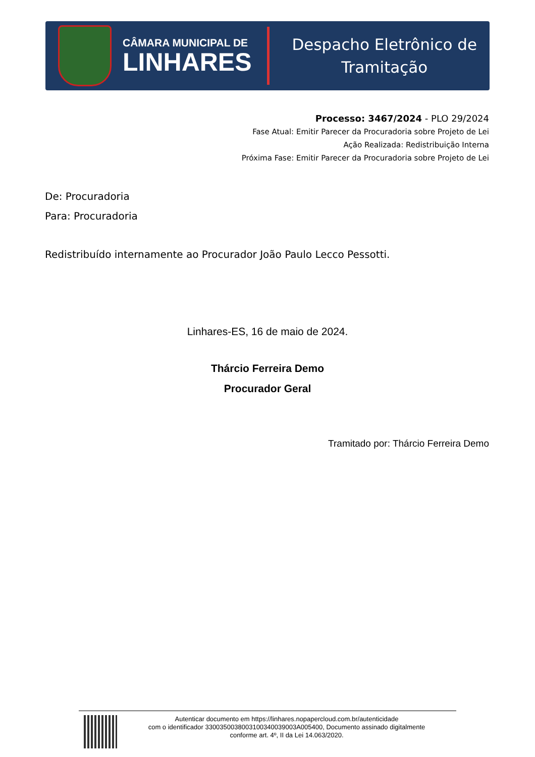CÂMARA MUNICIPAL DE
LINHARES
Despacho Eletrônico de
Tramitação
Processo: 3467/2024 - PLO 29/2024
Fase Atual: Emitir Parecer da Procuradoria sobre Projeto de Lei
Ação Realizada: Redistribuição Interna
Próxima Fase: Emitir Parecer da Procuradoria sobre Projeto de Lei
De: Procuradoria
Para: Procuradoria
Redistribuído internamente ao Procurador João Paulo Lecco Pessotti.
Linhares-ES, 16 de maio de 2024.
Thárcio Ferreira Demo
Procurador Geral
Tramitado por: Thárcio Ferreira Demo
Autenticar documento em https://linhares.nopapercloud.com.br/autenticidade
com o identificador 3300350038003100340039003A005400, Documento assinado digitalmente
conforme art. 4º, II da Lei 14.063/2020.